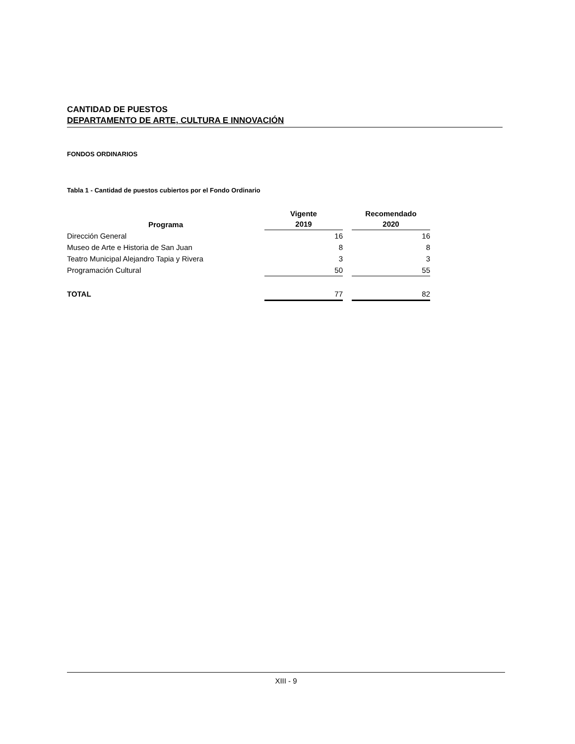CANTIDAD DE PUESTOS
DEPARTAMENTO DE ARTE, CULTURA E INNOVACIÓN
FONDOS ORDINARIOS
Tabla 1 - Cantidad de puestos cubiertos por el Fondo Ordinario
| Programa | Vigente 2019 | | Recomendado 2020 |
| --- | --- | --- | --- |
| Dirección General | 16 | | 16 |
| Museo de Arte e Historia de San Juan | 8 | | 8 |
| Teatro Municipal Alejandro Tapia y Rivera | 3 | | 3 |
| Programación Cultural | 50 | | 55 |
| TOTAL | 77 | | 82 |
XIII - 9